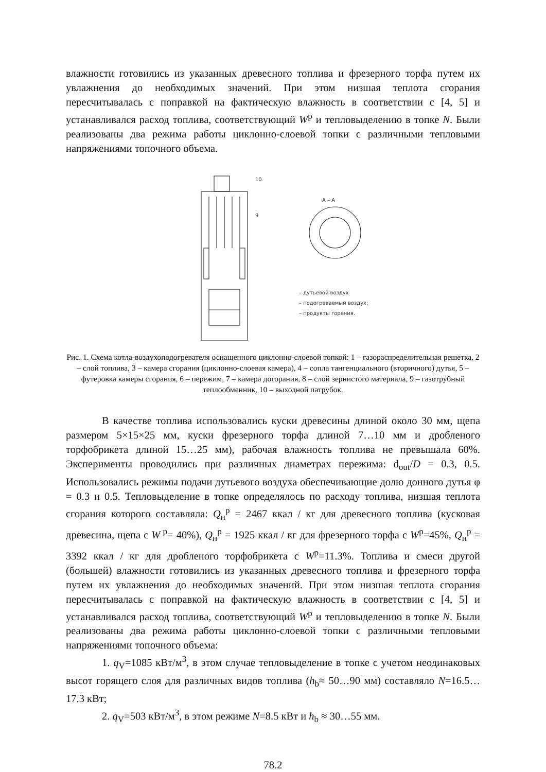влажности готовились из указанных древесного топлива и фрезерного торфа путем их увлажнения до необходимых значений. При этом низшая теплота сгорания пересчитывалась с поправкой на фактическую влажность в соответствии с [4, 5] и устанавливался расход топлива, соответствующий W<sup>р</sup> и тепловыделению в топке N. Были реализованы два режима работы циклонно-слоевой топки с различными тепловыми напряжениями топочного объема.
А – А
10
9
– дутьевой воздух
– подогреваемый воздух;
– продукты горения.
Рис. 1. Схема котла-воздухоподогревателя оснащенного циклонно-слоевой топкой: 1 – газораспределительная решетка, 2 – слой топлива, 3 – камера сгорания (циклонно-слоевая камера), 4 – сопла тангенциального (вторичного) дутья, 5 – футеровка камеры сгорания, 6 – пережим, 7 – камера догорания, 8 – слой зернистого материала, 9 – газотрубный теплообменник, 10 – выходной патрубок.
В качестве топлива использовались куски древесины длиной около 30 мм, щепа размером 5×15×25 мм, куски фрезерного торфа длиной 7…10 мм и дробленого торфобрикета длиной 15…25 мм), рабочая влажность топлива не превышала 60%. Эксперименты проводились при различных диаметрах пережима: d<sub>out</sub>/D = 0.3, 0.5. Использовались режимы подачи дутьевого воздуха обеспечивающие долю донного дутья φ = 0.3 и 0.5. Тепловыделение в топке определялось по расходу топлива, низшая теплота сгорания которого составляла: Q<sub>н</sub><sup>р</sup> = 2467 ккал / кг для древесного топлива (кусковая древесина, щепа с W<sup>р</sup>= 40%), Q<sub>н</sub><sup>р</sup> = 1925 ккал / кг для фрезерного торфа с W<sup>р</sup>=45%, Q<sub>н</sub><sup>р</sup> = 3392 ккал / кг для дробленого торфобрикета с W<sup>р</sup>=11.3%. Топлива и смеси другой (большей) влажности готовились из указанных древесного топлива и фрезерного торфа путем их увлажнения до необходимых значений. При этом низшая теплота сгорания пересчитывалась с поправкой на фактическую влажность в соответствии с [4, 5] и устанавливался расход топлива, соответствующий W<sup>р</sup> и тепловыделению в топке N. Были реализованы два режима работы циклонно-слоевой топки с различными тепловыми напряжениями топочного объема:
1. q<sub>V</sub>=1085 кВт/м<sup>3</sup>, в этом случае тепловыделение в топке с учетом неодинаковых высот горящего слоя для различных видов топлива (h<sub>b</sub>≈ 50…90 мм) составляло N=16.5…17.3 кВт;
2. q<sub>V</sub>=503 кВт/м<sup>3</sup>, в этом режиме N=8.5 кВт и h<sub>b</sub> ≈ 30…55 мм.
78.2